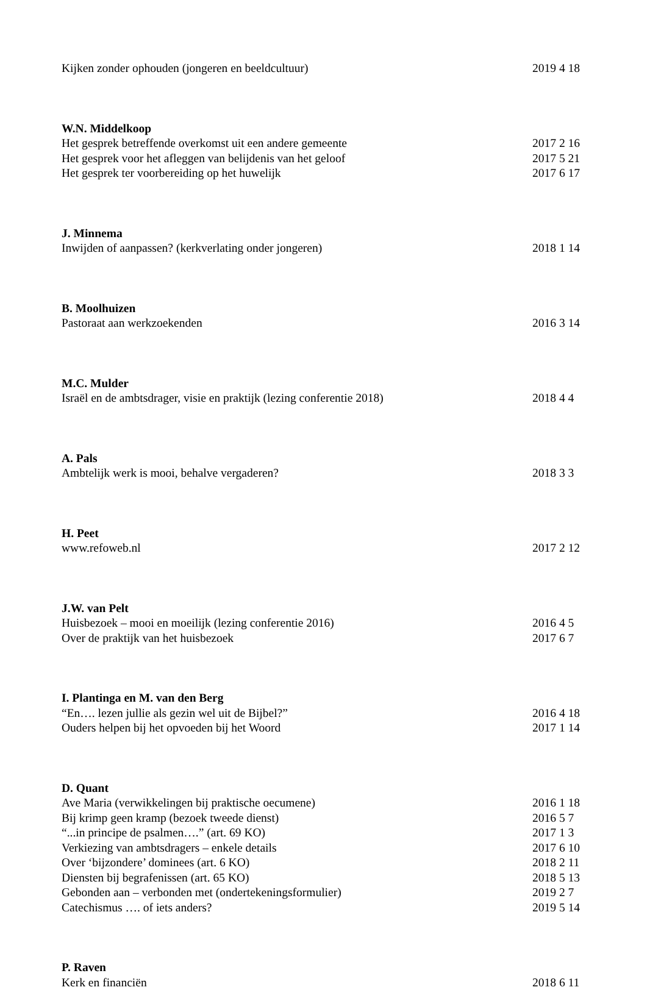Kijken zonder ophouden (jongeren en beeldcultuur) 2019 4 18
W.N. Middelkoop
Het gesprek betreffende overkomst uit een andere gemeente 2017 2 16
Het gesprek voor het afleggen van belijdenis van het geloof 2017 5 21
Het gesprek ter voorbereiding op het huwelijk 2017 6 17
J. Minnema
Inwijden of aanpassen? (kerkverlating onder jongeren) 2018 1 14
B. Moolhuizen
Pastoraat aan werkzoekenden 2016 3 14
M.C. Mulder
Israël en de ambtsdrager, visie en praktijk (lezing conferentie 2018) 2018 4 4
A. Pals
Ambtelijk werk is mooi, behalve vergaderen? 2018 3 3
H. Peet
www.refoweb.nl 2017 2 12
J.W. van Pelt
Huisbezoek – mooi en moeilijk (lezing conferentie 2016) 2016 4 5
Over de praktijk van het huisbezoek 2017 6 7
I. Plantinga en M. van den Berg
“En…. lezen jullie als gezin wel uit de Bijbel?” 2016 4 18
Ouders helpen bij het opvoeden bij het Woord 2017 1 14
D. Quant
Ave Maria (verwikkelingen bij praktische oecumene) 2016 1 18
Bij krimp geen kramp (bezoek tweede dienst) 2016 5 7
“...in principe de psalmen….” (art. 69 KO) 2017 1 3
Verkiezing van ambtsdragers – enkele details 2017 6 10
Over ‘bijzondere’ dominees (art. 6 KO) 2018 2 11
Diensten bij begrafenissen (art. 65 KO) 2018 5 13
Gebonden aan – verbonden met (ondertekeningsformulier) 2019 2 7
Catechismus …. of iets anders? 2019 5 14
P. Raven
Kerk en financiën 2018 6 11